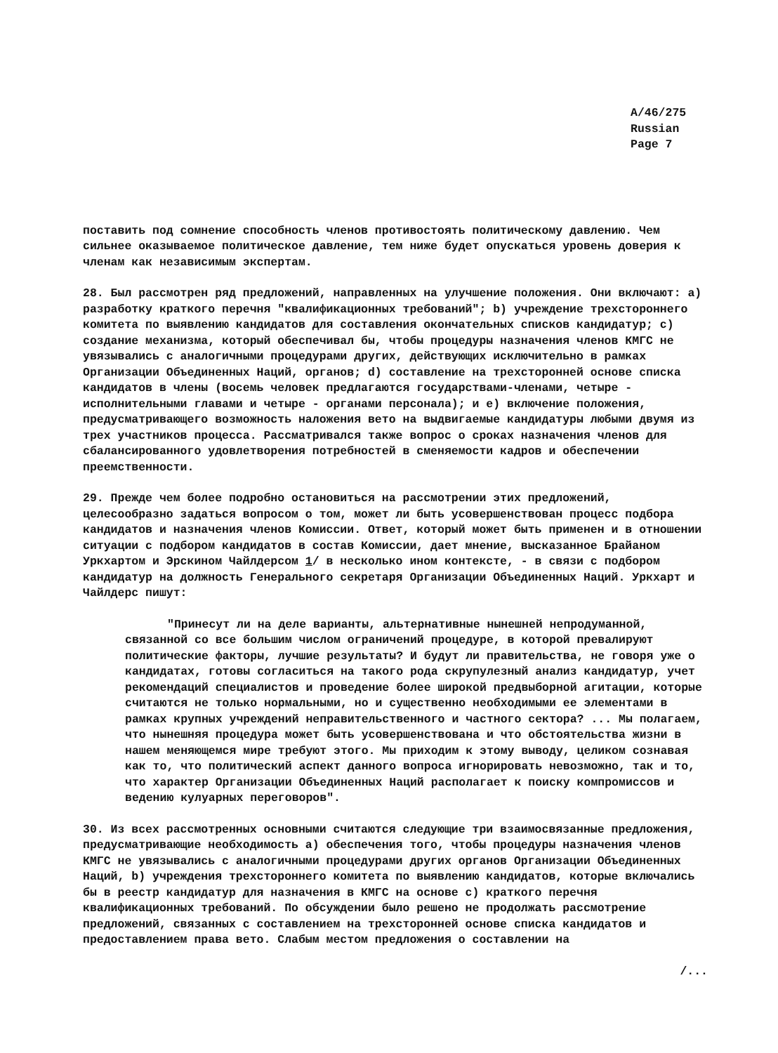A/46/275
Russian
Page 7
поставить под сомнение способность членов противостоять политическому давлению. Чем сильнее оказываемое политическое давление, тем ниже будет опускаться уровень доверия к членам как независимым экспертам.
28. Был рассмотрен ряд предложений, направленных на улучшение положения. Они включают: a) разработку краткого перечня "квалификационных требований"; b) учреждение трехстороннего комитета по выявлению кандидатов для составления окончательных списков кандидатур; c) создание механизма, который обеспечивал бы, чтобы процедуры назначения членов КМГС не увязывались с аналогичными процедурами других, действующих исключительно в рамках Организации Объединенных Наций, органов; d) составление на трехсторонней основе списка кандидатов в члены (восемь человек предлагаются государствами-членами, четыре - исполнительными главами и четыре - органами персонала); и e) включение положения, предусматривающего возможность наложения вето на выдвигаемые кандидатуры любыми двумя из трех участников процесса. Рассматривался также вопрос о сроках назначения членов для сбалансированного удовлетворения потребностей в сменяемости кадров и обеспечении преемственности.
29. Прежде чем более подробно остановиться на рассмотрении этих предложений, целесообразно задаться вопросом о том, может ли быть усовершенствован процесс подбора кандидатов и назначения членов Комиссии. Ответ, который может быть применен и в отношении ситуации с подбором кандидатов в состав Комиссии, дает мнение, высказанное Брайаном Уркхартом и Эрскином Чайлдерсом 1/ в несколько ином контексте, - в связи с подбором кандидатур на должность Генерального секретаря Организации Объединенных Наций. Уркхарт и Чайлдерс пишут:
"Принесут ли на деле варианты, альтернативные нынешней непродуманной, связанной со все большим числом ограничений процедуре, в которой превалируют политические факторы, лучшие результаты? И будут ли правительства, не говоря уже о кандидатах, готовы согласиться на такого рода скрупулезный анализ кандидатур, учет рекомендаций специалистов и проведение более широкой предвыборной агитации, которые считаются не только нормальными, но и существенно необходимыми ее элементами в рамках крупных учреждений неправительственного и частного сектора? ... Мы полагаем, что нынешняя процедура может быть усовершенствована и что обстоятельства жизни в нашем меняющемся мире требуют этого. Мы приходим к этому выводу, целиком сознавая как то, что политический аспект данного вопроса игнорировать невозможно, так и то, что характер Организации Объединенных Наций располагает к поиску компромиссов и ведению кулуарных переговоров".
30. Из всех рассмотренных основными считаются следующие три взаимосвязанные предложения, предусматривающие необходимость a) обеспечения того, чтобы процедуры назначения членов КМГС не увязывались с аналогичными процедурами других органов Организации Объединенных Наций, b) учреждения трехстороннего комитета по выявлению кандидатов, которые включались бы в реестр кандидатур для назначения в КМГС на основе c) краткого перечня квалификационных требований. По обсуждении было решено не продолжать рассмотрение предложений, связанных с составлением на трехсторонней основе списка кандидатов и предоставлением права вето. Слабым местом предложения о составлении на
/...